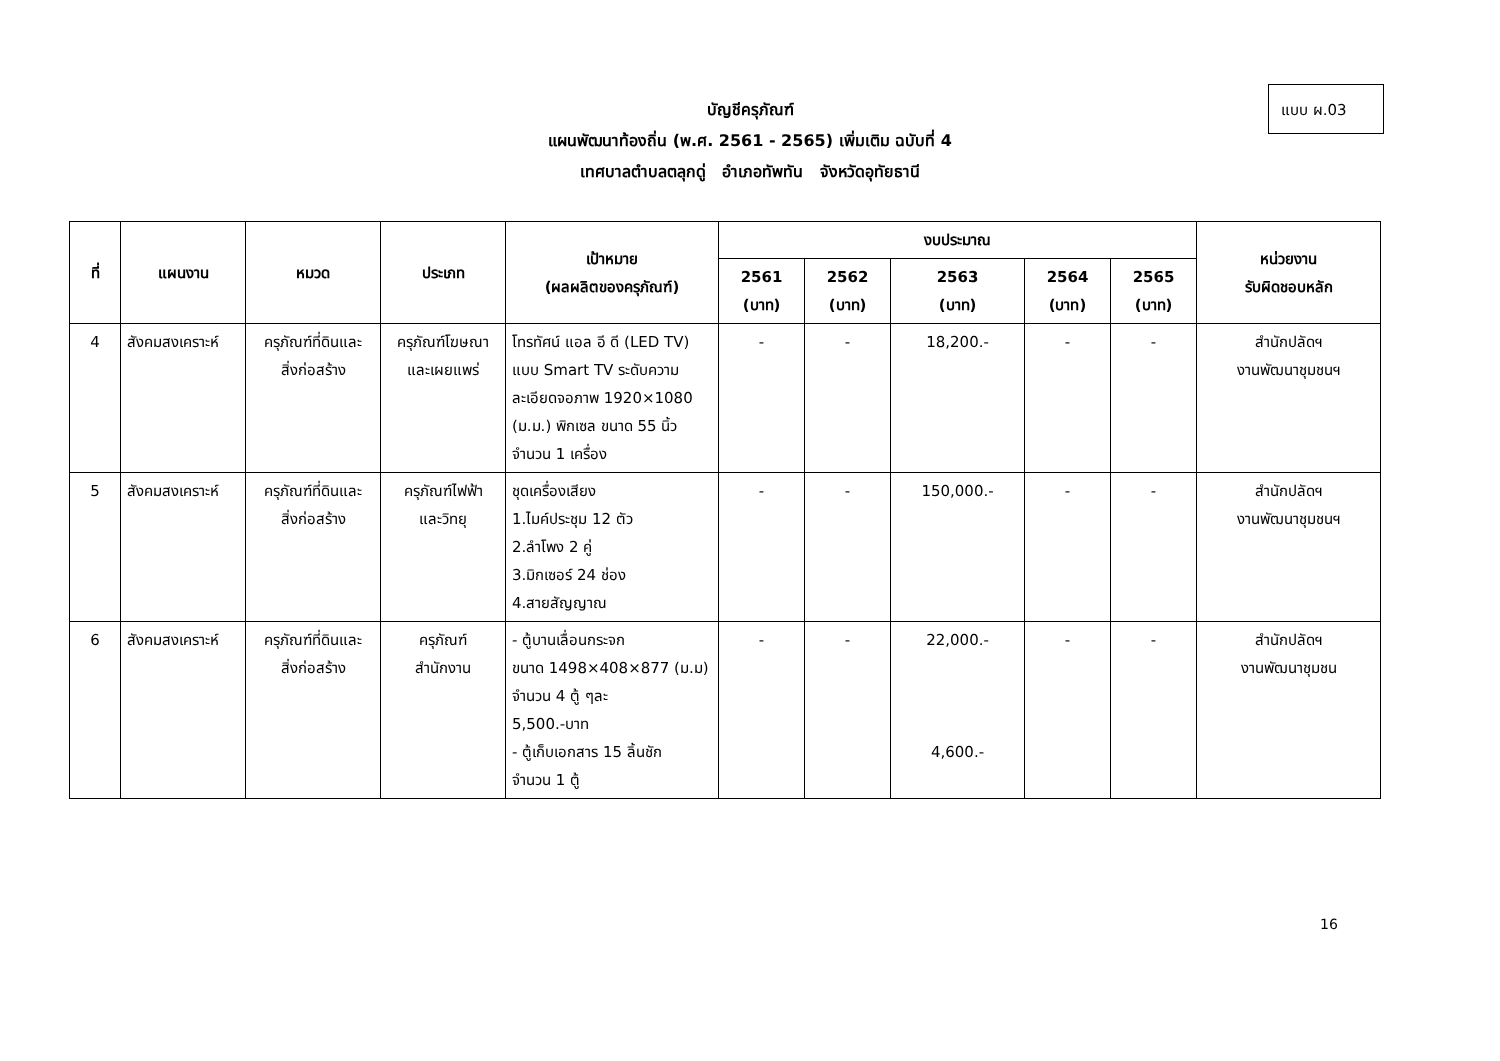แบบ ผ.03
บัญชีครุภัณฑ์
แผนพัฒนาท้องถิ่น (พ.ศ. 2561 - 2565) เพิ่มเติม ฉบับที่ 4
เทศบาลตำบลตลุกดู่ อำเภอทัพทัน จังหวัดอุทัยธานี
| ที่ | แผนงาน | หมวด | ประเภท | เป้าหมาย (ผลผลิตของครุภัณฑ์) | งบประมาณ | | | | | หน่วยงาน รับผิดชอบหลัก |
| --- | --- | --- | --- | --- | --- | --- | --- | --- | --- | --- |
| | | | | | 2561 (บาท) | 2562 (บาท) | 2563 (บาท) | 2564 (บาท) | 2565 (บาท) | |
| 4 | สังคมสงเคราะห์ | ครุภัณฑ์ที่ดินและ สิ่งก่อสร้าง | ครุภัณฑ์โฆษณา และเผยแพร่ | โทรทัศน์ แอล อี ดี (LED TV) แบบ Smart TV ระดับความละเอียดจอภาพ 1920×1080 (ม.ม.) พิกเซล ขนาด 55 นิ้ว จำนวน 1 เครื่อง | - | - | 18,200.- | - | - | สำนักปลัดฯ งานพัฒนาชุมชนฯ |
| 5 | สังคมสงเคราะห์ | ครุภัณฑ์ที่ดินและ สิ่งก่อสร้าง | ครุภัณฑ์ไฟฟ้า และวิทยุ | ชุดเครื่องเสียง 1.ไมค์ประชุม 12 ตัว 2.ลำโพง 2 คู่ 3.มิกเซอร์ 24 ช่อง 4.สายสัญญาณ | - | - | 150,000.- | - | - | สำนักปลัดฯ งานพัฒนาชุมชนฯ |
| 6 | สังคมสงเคราะห์ | ครุภัณฑ์ที่ดินและ สิ่งก่อสร้าง | ครุภัณฑ์ สำนักงาน | - ตู้บานเลื่อนกระจก ขนาด 1498×408×877 (ม.ม) จำนวน 4 ตู้ ๆละ 5,500.-บาท - ตู้เก็บเอกสาร 15 ลิ้นชัก จำนวน 1 ตู้ | - | - | 22,000.- 4,600.- | - | - | สำนักปลัดฯ งานพัฒนาชุมชน |
16